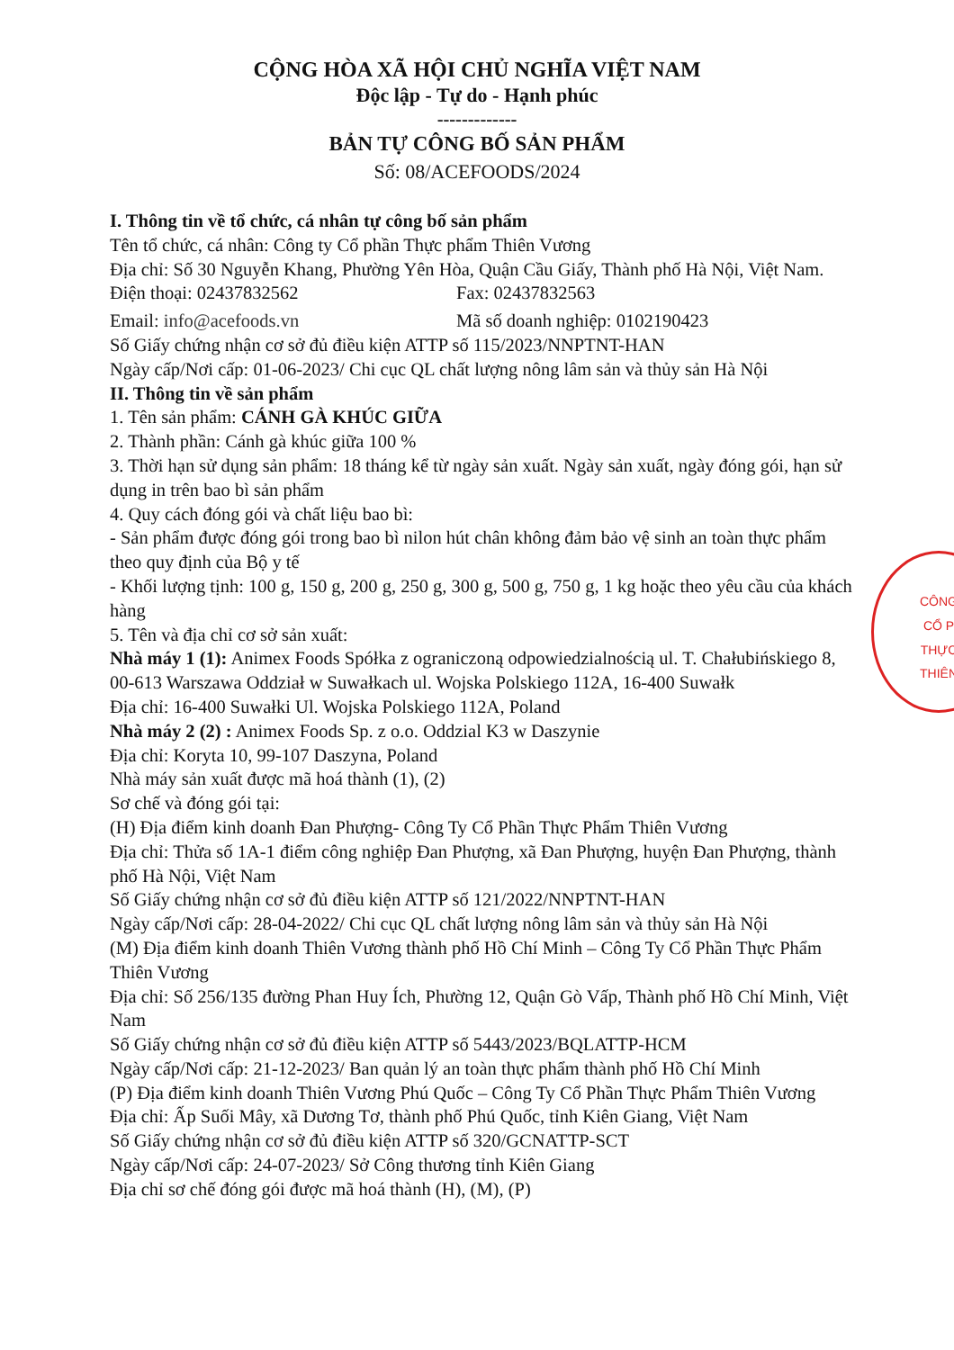CỘNG HÒA XÃ HỘI CHỦ NGHĨA VIỆT NAM
Độc lập - Tự do - Hạnh phúc
-------------
BẢN TỰ CÔNG BỐ SẢN PHẨM
Số: 08/ACEFOODS/2024
I. Thông tin về tổ chức, cá nhân tự công bố sản phẩm
Tên tổ chức, cá nhân: Công ty Cổ phần Thực phẩm Thiên Vương
Địa chỉ: Số 30 Nguyễn Khang, Phường Yên Hòa, Quận Cầu Giấy, Thành phố Hà Nội, Việt Nam.
Điện thoại: 02437832562 Fax: 02437832563
Email: info@acefoods.vn Mã số doanh nghiệp: 0102190423
Số Giấy chứng nhận cơ sở đủ điều kiện ATTP số 115/2023/NNPTNT-HAN
Ngày cấp/Nơi cấp: 01-06-2023/ Chi cục QL chất lượng nông lâm sản và thủy sản Hà Nội
II. Thông tin về sản phẩm
1. Tên sản phẩm: CÁNH GÀ KHÚC GIỮA
2. Thành phần: Cánh gà khúc giữa 100 %
3. Thời hạn sử dụng sản phẩm: 18 tháng kể từ ngày sản xuất. Ngày sản xuất, ngày đóng gói, hạn sử dụng in trên bao bì sản phẩm
4. Quy cách đóng gói và chất liệu bao bì:
- Sản phẩm được đóng gói trong bao bì nilon hút chân không đảm bảo vệ sinh an toàn thực phẩm theo quy định của Bộ y tế
- Khối lượng tịnh: 100 g, 150 g, 200 g, 250 g, 300 g, 500 g, 750 g, 1 kg hoặc theo yêu cầu của khách hàng
5. Tên và địa chỉ cơ sở sản xuất:
Nhà máy 1 (1): Animex Foods Spółka z ograniczoną odpowiedzialnością ul. T. Chałubińskiego 8, 00-613 Warszawa Oddział w Suwałkach ul. Wojska Polskiego 112A, 16-400 Suwałk
Địa chỉ: 16-400 Suwałki Ul. Wojska Polskiego 112A, Poland
Nhà máy 2 (2) : Animex Foods Sp. z o.o. Oddzial K3 w Daszynie
Địa chỉ: Koryta 10, 99-107 Daszyna, Poland
Nhà máy sản xuất được mã hoá thành (1), (2)
Sơ chế và đóng gói tại:
(H) Địa điểm kinh doanh Đan Phượng- Công Ty Cổ Phần Thực Phẩm Thiên Vương
Địa chỉ: Thửa số 1A-1 điểm công nghiệp Đan Phượng, xã Đan Phượng, huyện Đan Phượng, thành phố Hà Nội, Việt Nam
Số Giấy chứng nhận cơ sở đủ điều kiện ATTP số 121/2022/NNPTNT-HAN
Ngày cấp/Nơi cấp: 28-04-2022/ Chi cục QL chất lượng nông lâm sản và thủy sản Hà Nội
(M) Địa điểm kinh doanh Thiên Vương thành phố Hồ Chí Minh – Công Ty Cổ Phần Thực Phẩm Thiên Vương
Địa chỉ: Số 256/135 đường Phan Huy Ích, Phường 12, Quận Gò Vấp, Thành phố Hồ Chí Minh, Việt Nam
Số Giấy chứng nhận cơ sở đủ điều kiện ATTP số 5443/2023/BQLATTP-HCM
Ngày cấp/Nơi cấp: 21-12-2023/ Ban quản lý an toàn thực phẩm thành phố Hồ Chí Minh
(P) Địa điểm kinh doanh Thiên Vương Phú Quốc – Công Ty Cổ Phần Thực Phẩm Thiên Vương
Địa chỉ: Ấp Suối Mây, xã Dương Tơ, thành phố Phú Quốc, tỉnh Kiên Giang, Việt Nam
Số Giấy chứng nhận cơ sở đủ điều kiện ATTP số 320/GCNATTP-SCT
Ngày cấp/Nơi cấp: 24-07-2023/ Sở Công thương tỉnh Kiên Giang
Địa chỉ sơ chế đóng gói được mã hoá thành (H), (M), (P)
CÔNG
CỔ P
THỰC
THIÊN